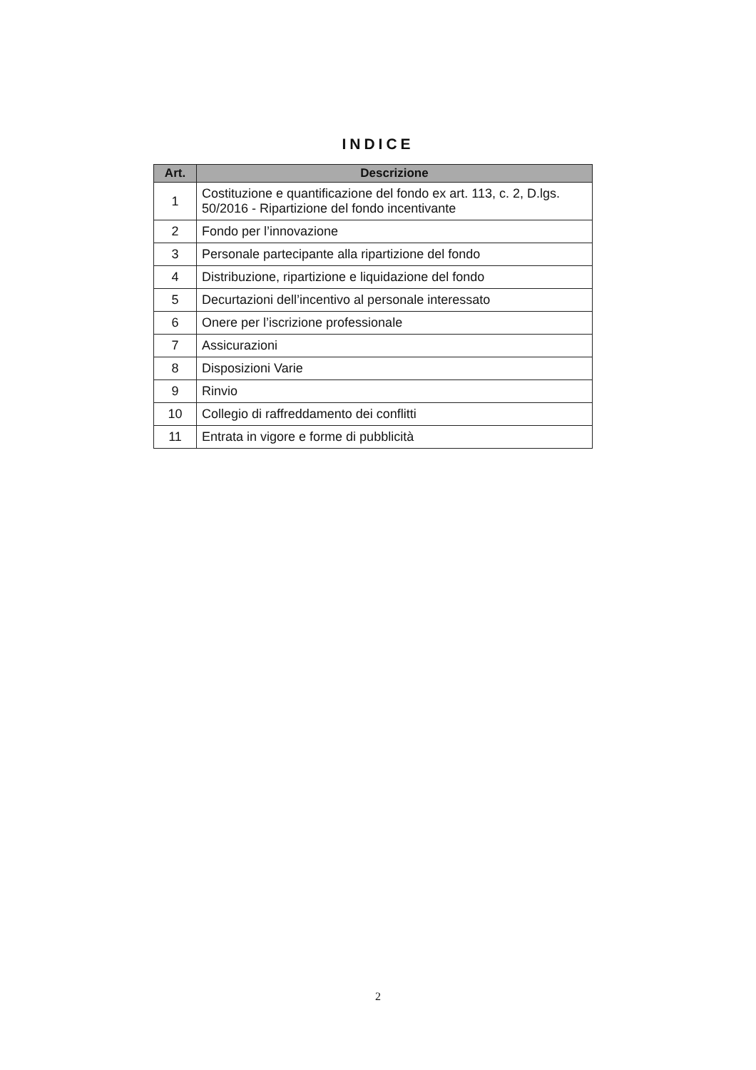INDICE
| Art. | Descrizione |
| --- | --- |
| 1 | Costituzione e quantificazione del fondo ex art. 113, c. 2, D.lgs. 50/2016 - Ripartizione del fondo incentivante |
| 2 | Fondo per l’innovazione |
| 3 | Personale partecipante alla ripartizione del fondo |
| 4 | Distribuzione, ripartizione e liquidazione del fondo |
| 5 | Decurtazioni dell’incentivo al personale interessato |
| 6 | Onere per l’iscrizione professionale |
| 7 | Assicurazioni |
| 8 | Disposizioni Varie |
| 9 | Rinvio |
| 10 | Collegio di raffreddamento dei conflitti |
| 11 | Entrata in vigore e forme di pubblicità |
2